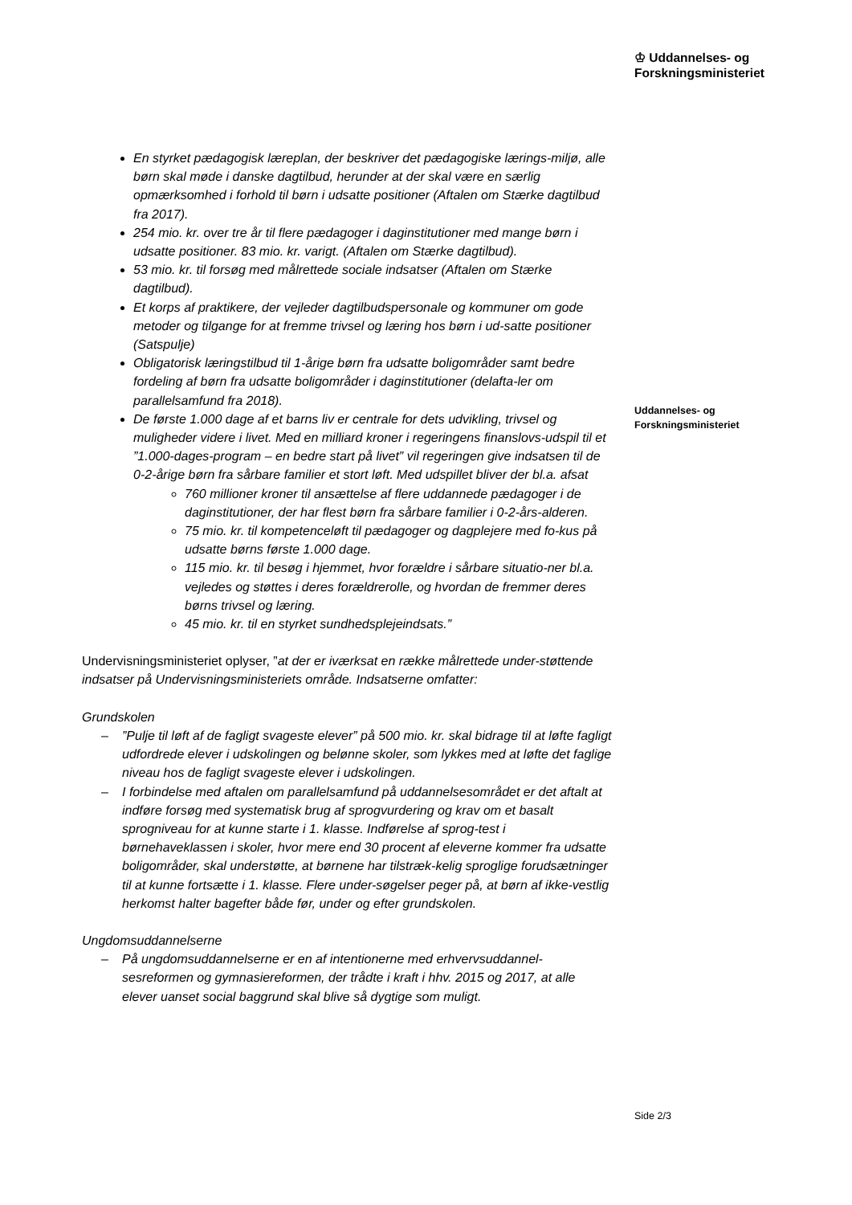♔ Uddannelses- og
Forskningsministeriet
Uddannelses- og
Forskningsministeriet
En styrket pædagogisk læreplan, der beskriver det pædagogiske lærings-miljø, alle børn skal møde i danske dagtilbud, herunder at der skal være en særlig opmærksomhed i forhold til børn i udsatte positioner (Aftalen om Stærke dagtilbud fra 2017).
254 mio. kr. over tre år til flere pædagoger i daginstitutioner med mange børn i udsatte positioner. 83 mio. kr. varigt. (Aftalen om Stærke dagtilbud).
53 mio. kr. til forsøg med målrettede sociale indsatser (Aftalen om Stærke dagtilbud).
Et korps af praktikere, der vejleder dagtilbudspersonale og kommuner om gode metoder og tilgange for at fremme trivsel og læring hos børn i ud-satte positioner (Satspulje)
Obligatorisk læringstilbud til 1-årige børn fra udsatte boligområder samt bedre fordeling af børn fra udsatte boligområder i daginstitutioner (delafta-ler om parallelsamfund fra 2018).
De første 1.000 dage af et barns liv er centrale for dets udvikling, trivsel og muligheder videre i livet. Med en milliard kroner i regeringens finanslovs-udspil til et ”1.000-dages-program – en bedre start på livet” vil regeringen give indsatsen til de 0-2-årige børn fra sårbare familier et stort løft. Med udspillet bliver der bl.a. afsat
760 millioner kroner til ansættelse af flere uddannede pædagoger i de daginstitutioner, der har flest børn fra sårbare familier i 0-2-års-alderen.
75 mio. kr. til kompetenceløft til pædagoger og dagplejere med fo-kus på udsatte børns første 1.000 dage.
115 mio. kr. til besøg i hjemmet, hvor forældre i sårbare situatio-ner bl.a. vejledes og støttes i deres forældrerolle, og hvordan de fremmer deres børns trivsel og læring.
45 mio. kr. til en styrket sundhedsplejeindsats.”
Undervisningsministeriet oplyser, ”at der er iværksat en række målrettede under-støttende indsatser på Undervisningsministeriets område. Indsatserne omfatter:
Grundskolen
–”Pulje til løft af de fagligt svageste elever” på 500 mio. kr. skal bidrage til at løfte fagligt udfordrede elever i udskolingen og belønne skoler, som lykkes med at løfte det faglige niveau hos de fagligt svageste elever i udskolingen.
– I forbindelse med aftalen om parallelsamfund på uddannelsesområdet er det aftalt at indføre forsøg med systematisk brug af sprogvurdering og krav om et basalt sprogniveau for at kunne starte i 1. klasse. Indførelse af sprog-test i børnehaveklassen i skoler, hvor mere end 30 procent af eleverne kommer fra udsatte boligområder, skal understøtte, at børnene har tilstræk-kelig sproglige forudsætninger til at kunne fortsætte i 1. klasse. Flere under-søgelser peger på, at børn af ikke-vestlig herkomst halter bagefter både før, under og efter grundskolen.
Ungdomsuddannelserne
– På ungdomsuddannelserne er en af intentionerne med erhvervsuddannel-sesreformen og gymnasiereformen, der trådte i kraft i hhv. 2015 og 2017, at alle elever uanset social baggrund skal blive så dygtige som muligt.
Side 2/3